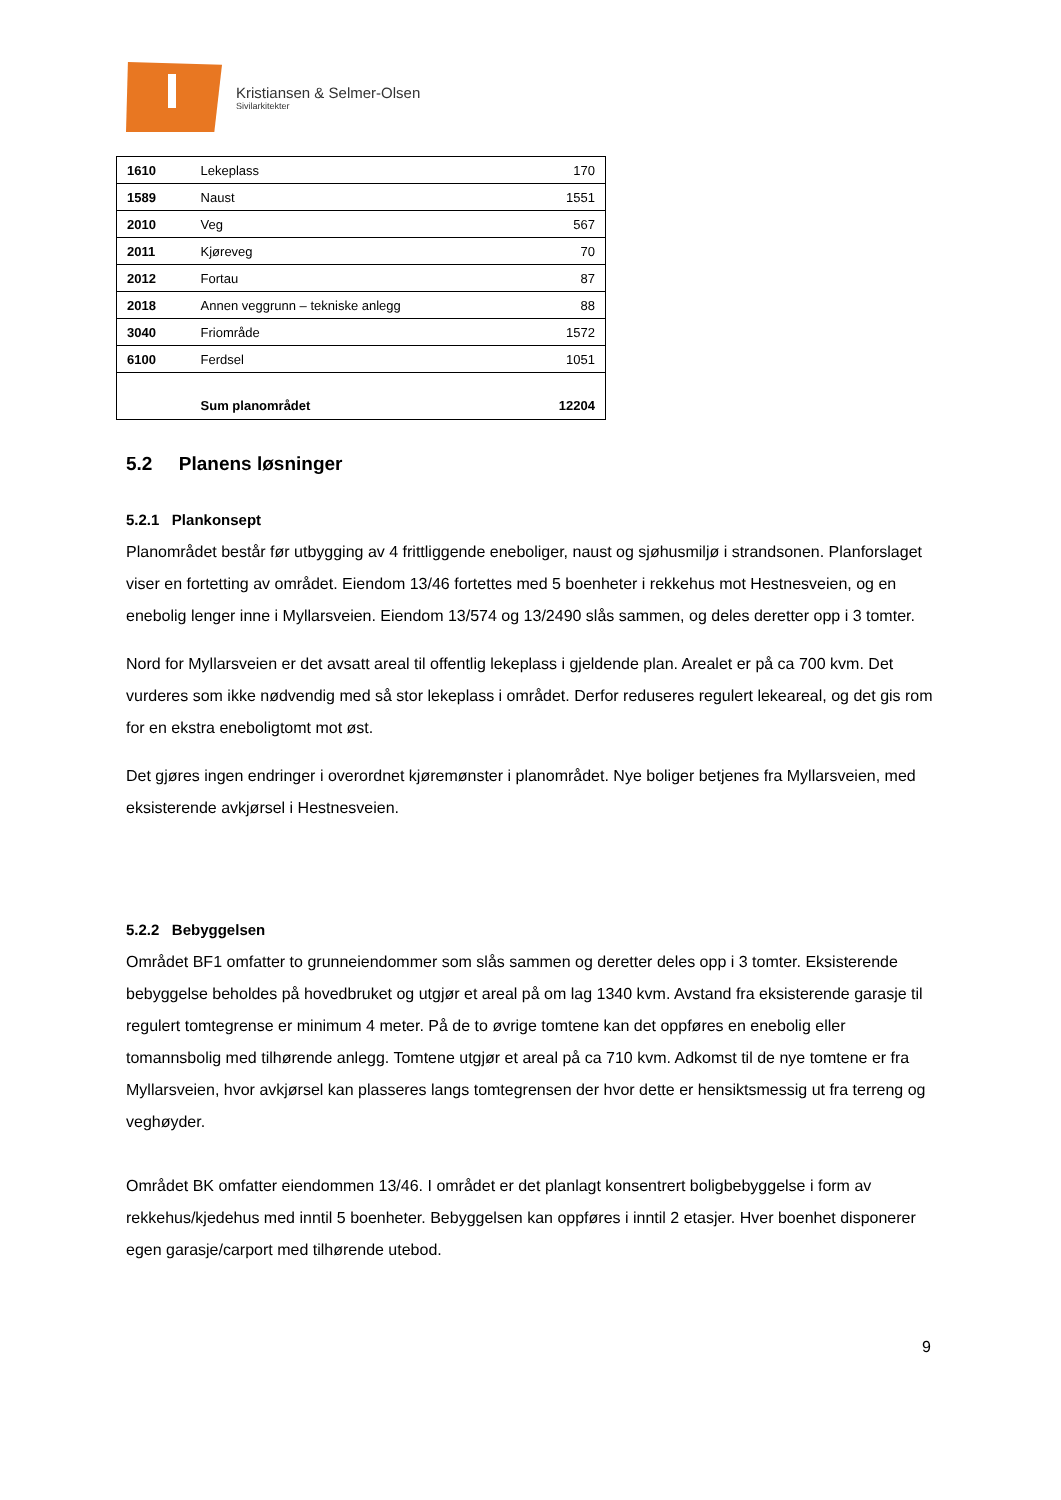Kristiansen & Selmer-Olsen
Sivilarkitekter
| 1610 | Lekeplass | 170 |
| 1589 | Naust | 1551 |
| 2010 | Veg | 567 |
| 2011 | Kjøreveg | 70 |
| 2012 | Fortau | 87 |
| 2018 | Annen veggrunn – tekniske anlegg | 88 |
| 3040 | Friområde | 1572 |
| 6100 | Ferdsel | 1051 |
| | Sum planområdet | 12204 |
5.2 Planens løsninger
5.2.1 Plankonsept
Planområdet består før utbygging av 4 frittliggende eneboliger, naust og sjøhusmiljø i strandsonen. Planforslaget viser en fortetting av området. Eiendom 13/46 fortettes med 5 boenheter i rekkehus mot Hestnesveien, og en enebolig lenger inne i Myllarsveien. Eiendom 13/574 og 13/2490 slås sammen, og deles deretter opp i 3 tomter.
Nord for Myllarsveien er det avsatt areal til offentlig lekeplass i gjeldende plan. Arealet er på ca 700 kvm. Det vurderes som ikke nødvendig med så stor lekeplass i området. Derfor reduseres regulert lekeareal, og det gis rom for en ekstra eneboligtomt mot øst.
Det gjøres ingen endringer i overordnet kjøremønster i planområdet. Nye boliger betjenes fra Myllarsveien, med eksisterende avkjørsel i Hestnesveien.
5.2.2 Bebyggelsen
Området BF1 omfatter to grunneiendommer som slås sammen og deretter deles opp i 3 tomter. Eksisterende bebyggelse beholdes på hovedbruket og utgjør et areal på om lag 1340 kvm. Avstand fra eksisterende garasje til regulert tomtegrense er minimum 4 meter. På de to øvrige tomtene kan det oppføres en enebolig eller tomannsbolig med tilhørende anlegg. Tomtene utgjør et areal på ca 710 kvm. Adkomst til de nye tomtene er fra Myllarsveien, hvor avkjørsel kan plasseres langs tomtegrensen der hvor dette er hensiktsmessig ut fra terreng og veghøyder.
Området BK omfatter eiendommen 13/46. I området er det planlagt konsentrert boligbebyggelse i form av rekkehus/kjedehus med inntil 5 boenheter. Bebyggelsen kan oppføres i inntil 2 etasjer. Hver boenhet disponerer egen garasje/carport med tilhørende utebod.
9